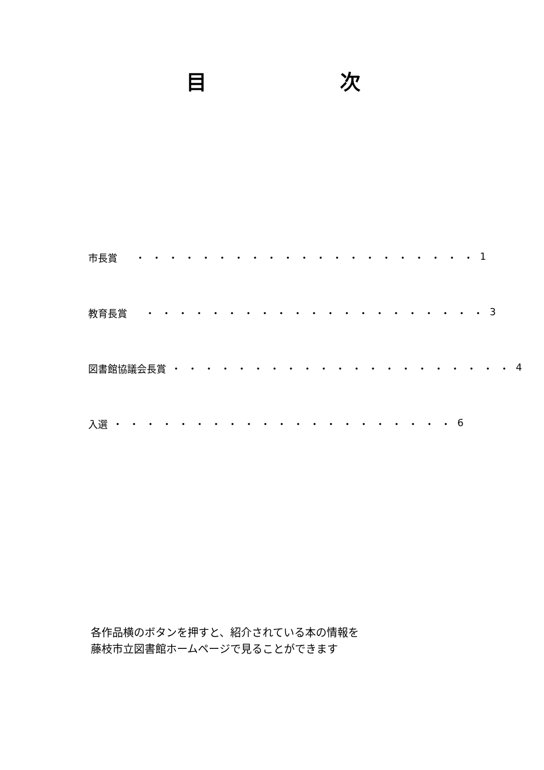目 次
市長賞 ・・・・・・・・・・・・・・・・・・・・・
1
教育長賞 ・・・・・・・・・・・・・・・・・・・・・
3
図書館協議会長賞 ・・・・・・・・・・・・・・・・・・・・・
4
入選 ・・・・・・・・・・・・・・・・・・・・・
6
各作品横のボタンを押すと、紹介されている本の情報を
藤枝市立図書館ホームページで見ることができます